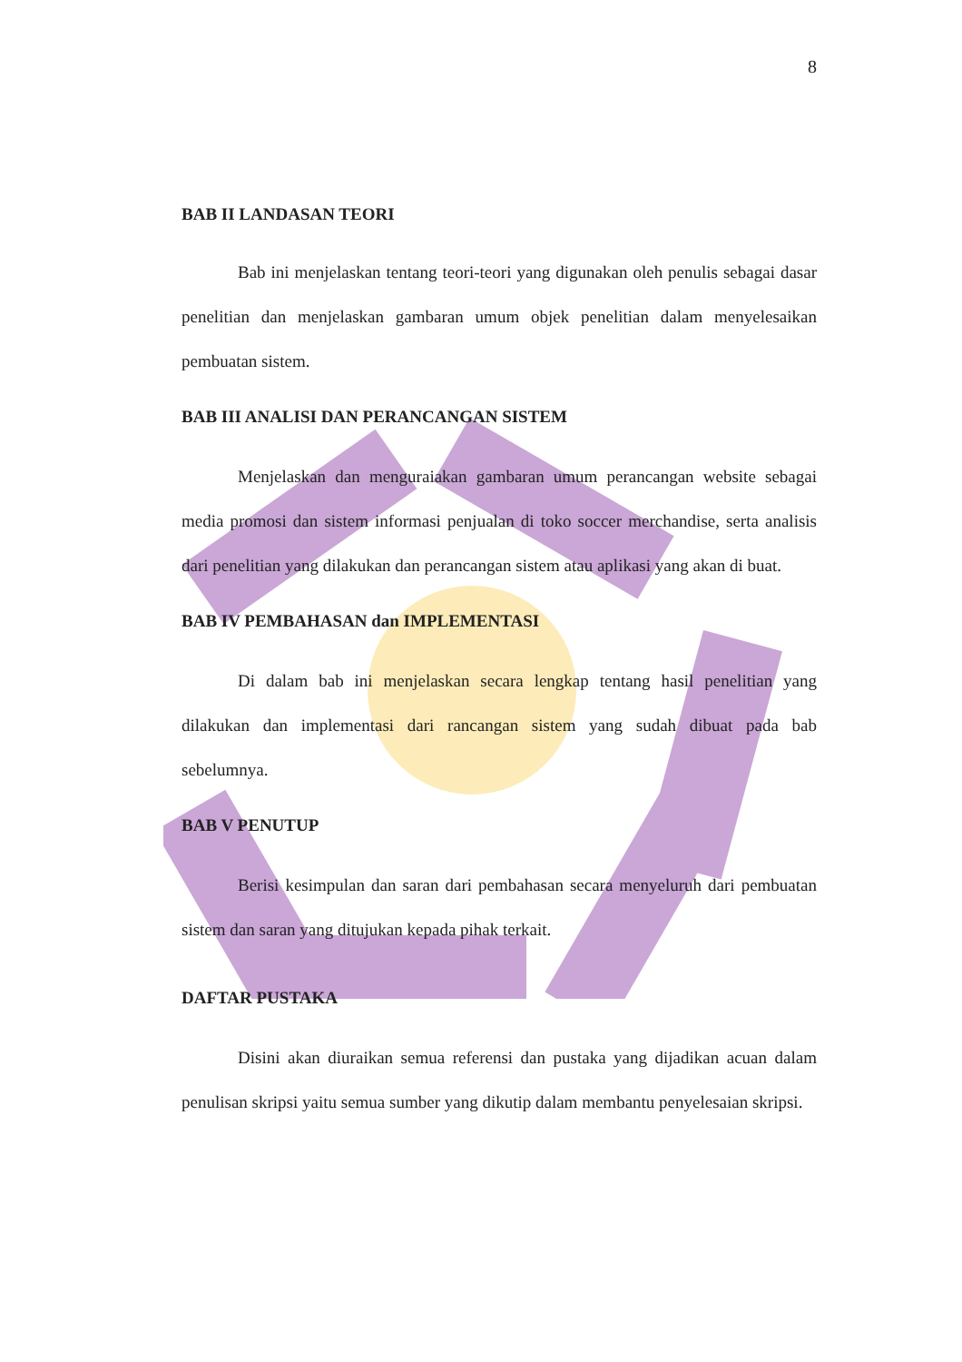8
BAB II LANDASAN TEORI
Bab ini menjelaskan tentang teori-teori yang digunakan oleh penulis sebagai dasar penelitian dan menjelaskan gambaran umum objek penelitian dalam menyelesaikan pembuatan sistem.
BAB III ANALISI DAN PERANCANGAN SISTEM
Menjelaskan dan menguraiakan gambaran umum perancangan website sebagai media promosi dan sistem informasi penjualan di toko soccer merchandise, serta analisis dari penelitian yang dilakukan dan perancangan sistem atau aplikasi yang akan di buat.
BAB IV PEMBAHASAN dan IMPLEMENTASI
Di dalam bab ini menjelaskan secara lengkap tentang hasil penelitian yang dilakukan dan implementasi dari rancangan sistem yang sudah dibuat pada bab sebelumnya.
BAB V PENUTUP
Berisi kesimpulan dan saran dari pembahasan secara menyeluruh dari pembuatan sistem dan saran yang ditujukan kepada pihak terkait.
DAFTAR PUSTAKA
Disini akan diuraikan semua referensi dan pustaka yang dijadikan acuan dalam penulisan skripsi yaitu semua sumber yang dikutip dalam membantu penyelesaian skripsi.